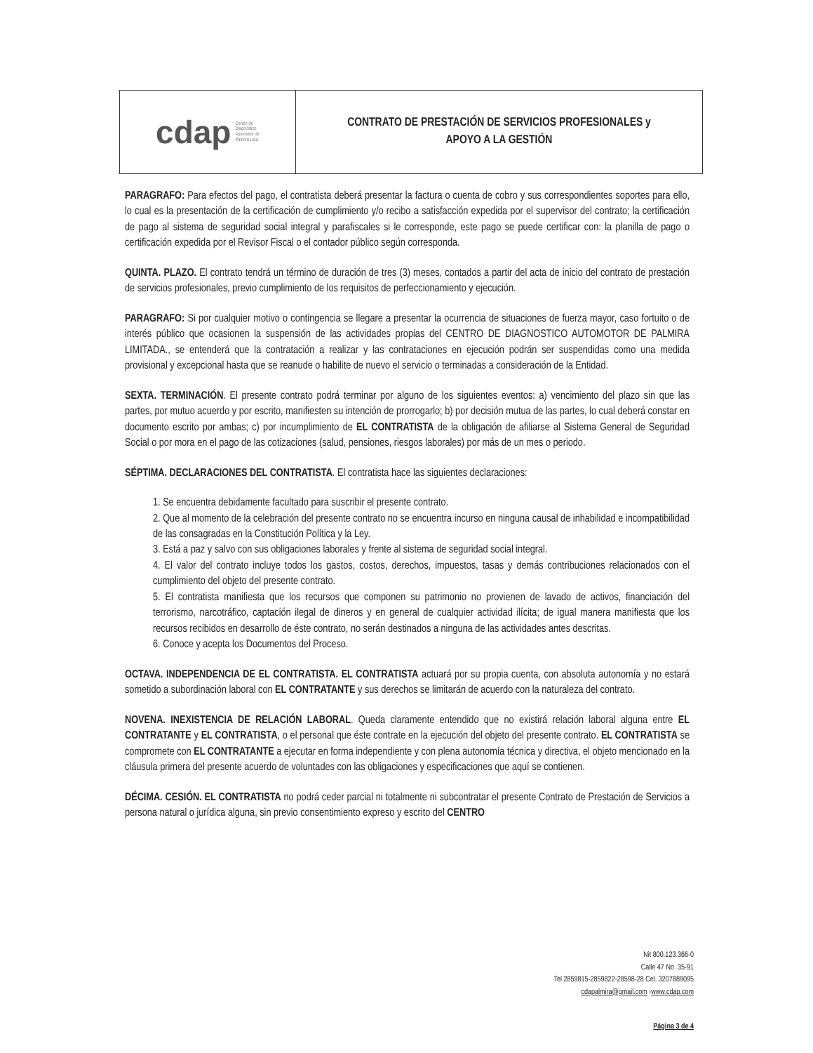cdap Centro de
Diagnóstico
Automotor de
Palmira Ltda.
CONTRATO DE PRESTACIÓN DE SERVICIOS PROFESIONALES y
APOYO A LA GESTIÓN
PARAGRAFO: Para efectos del pago, el contratista deberá presentar la factura o cuenta de cobro y sus correspondientes soportes para ello, lo cual es la presentación de la certificación de cumplimiento y/o recibo a satisfacción expedida por el supervisor del contrato; la certificación de pago al sistema de seguridad social integral y parafiscales si le corresponde, este pago se puede certificar con: la planilla de pago o certificación expedida por el Revisor Fiscal o el contador público según corresponda.
QUINTA. PLAZO. El contrato tendrá un término de duración de tres (3) meses, contados a partir del acta de inicio del contrato de prestación de servicios profesionales, previo cumplimiento de los requisitos de perfeccionamiento y ejecución.
PARAGRAFO: Si por cualquier motivo o contingencia se llegare a presentar la ocurrencia de situaciones de fuerza mayor, caso fortuito o de interés público que ocasionen la suspensión de las actividades propias del CENTRO DE DIAGNOSTICO AUTOMOTOR DE PALMIRA LIMITADA., se entenderá que la contratación a realizar y las contrataciones en ejecución podrán ser suspendidas como una medida provisional y excepcional hasta que se reanude o habilite de nuevo el servicio o terminadas a consideración de la Entidad.
SEXTA. TERMINACIÓN. El presente contrato podrá terminar por alguno de los siguientes eventos: a) vencimiento del plazo sin que las partes, por mutuo acuerdo y por escrito, manifiesten su intención de prorrogarlo; b) por decisión mutua de las partes, lo cual deberá constar en documento escrito por ambas; c) por incumplimiento de EL CONTRATISTA de la obligación de afiliarse al Sistema General de Seguridad Social o por mora en el pago de las cotizaciones (salud, pensiones, riesgos laborales) por más de un mes o periodo.
SÉPTIMA. DECLARACIONES DEL CONTRATISTA. El contratista hace las siguientes declaraciones:
1. Se encuentra debidamente facultado para suscribir el presente contrato.
2. Que al momento de la celebración del presente contrato no se encuentra incurso en ninguna causal de inhabilidad e incompatibilidad de las consagradas en la Constitución Política y la Ley.
3. Está a paz y salvo con sus obligaciones laborales y frente al sistema de seguridad social integral.
4. El valor del contrato incluye todos los gastos, costos, derechos, impuestos, tasas y demás contribuciones relacionados con el cumplimiento del objeto del presente contrato.
5. El contratista manifiesta que los recursos que componen su patrimonio no provienen de lavado de activos, financiación del terrorismo, narcotráfico, captación ilegal de dineros y en general de cualquier actividad ilícita; de igual manera manifiesta que los recursos recibidos en desarrollo de éste contrato, no serán destinados a ninguna de las actividades antes descritas.
6. Conoce y acepta los Documentos del Proceso.
OCTAVA. INDEPENDENCIA DE EL CONTRATISTA. EL CONTRATISTA actuará por su propia cuenta, con absoluta autonomía y no estará sometido a subordinación laboral con EL CONTRATANTE y sus derechos se limitarán de acuerdo con la naturaleza del contrato.
NOVENA. INEXISTENCIA DE RELACIÓN LABORAL. Queda claramente entendido que no existirá relación laboral alguna entre EL CONTRATANTE y EL CONTRATISTA, o el personal que éste contrate en la ejecución del objeto del presente contrato. EL CONTRATISTA se compromete con EL CONTRATANTE a ejecutar en forma independiente y con plena autonomía técnica y directiva, el objeto mencionado en la cláusula primera del presente acuerdo de voluntades con las obligaciones y especificaciones que aquí se contienen.
DÉCIMA. CESIÓN. EL CONTRATISTA no podrá ceder parcial ni totalmente ni subcontratar el presente Contrato de Prestación de Servicios a persona natural o jurídica alguna, sin previo consentimiento expreso y escrito del CENTRO
Nit 800.123.366-0
Calle 47 No. 35-91
Tel 2859815-2859822-28598-28 Cel. 3207889095
cdapalmira@gmail.com -www.cdap.com
Página 3 de 4